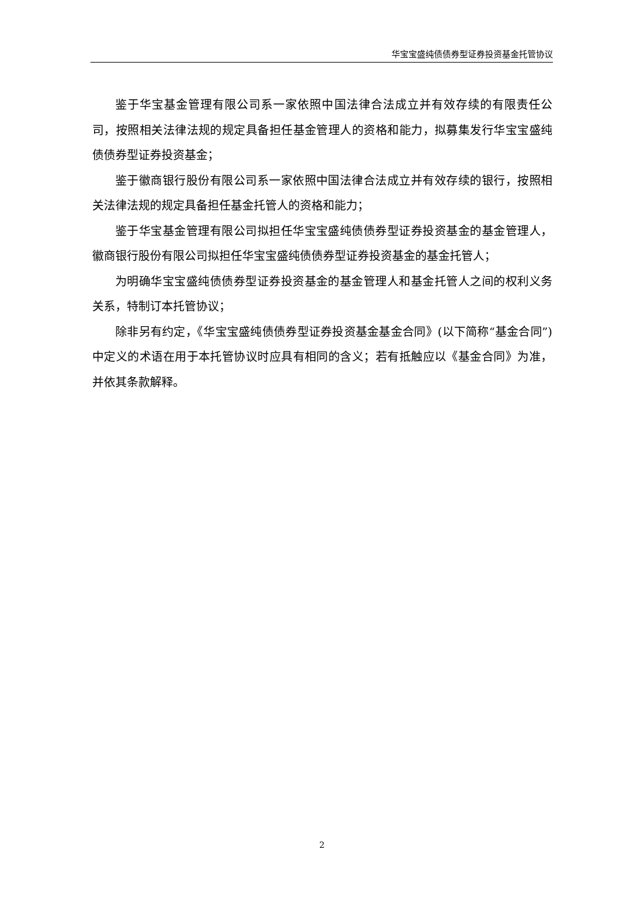华宝宝盛纯债债券型证券投资基金托管协议
鉴于华宝基金管理有限公司系一家依照中国法律合法成立并有效存续的有限责任公司，按照相关法律法规的规定具备担任基金管理人的资格和能力，拟募集发行华宝宝盛纯债债券型证券投资基金；
鉴于徽商银行股份有限公司系一家依照中国法律合法成立并有效存续的银行，按照相关法律法规的规定具备担任基金托管人的资格和能力；
鉴于华宝基金管理有限公司拟担任华宝宝盛纯债债券型证券投资基金的基金管理人，徽商银行股份有限公司拟担任华宝宝盛纯债债券型证券投资基金的基金托管人；
为明确华宝宝盛纯债债券型证券投资基金的基金管理人和基金托管人之间的权利义务关系，特制订本托管协议；
除非另有约定，《华宝宝盛纯债债券型证券投资基金基金合同》(以下简称“基金合同”)中定义的术语在用于本托管协议时应具有相同的含义；若有抵触应以《基金合同》为准，并依其条款解释。
2